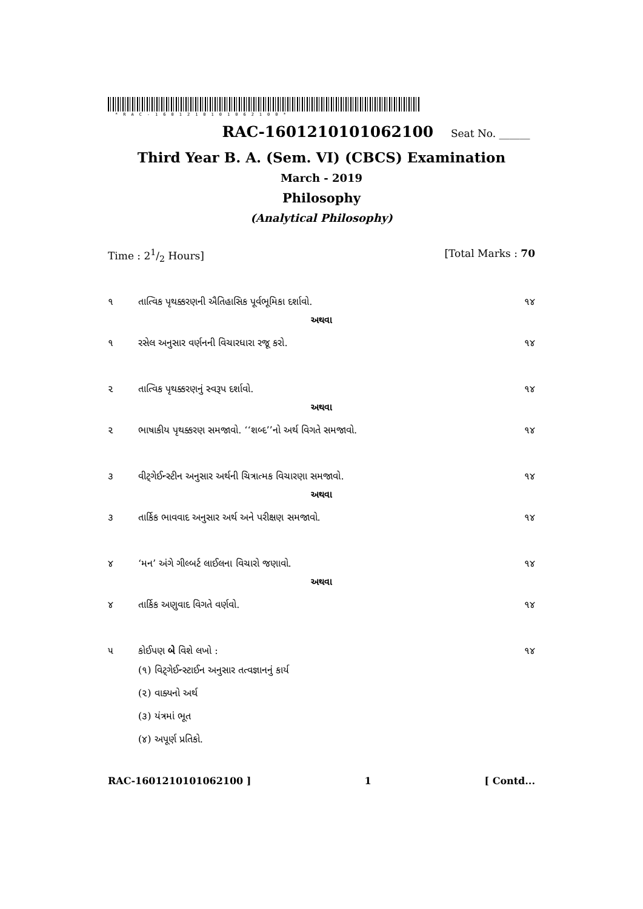*RAC-1601210101062100*
RAC-1601210101062100 Seat No. ______
Third Year B. A. (Sem. VI) (CBCS) Examination
March - 2019
Philosophy
(Analytical Philosophy)
Time : 21/2 Hours] [Total Marks : 70
૧ તાત્વિક પૃથક્કરણની ઐતિહાસિક પૂર્વભૂમિકા દર્શાવો. ૧૪
અથવા
૧ રસેલ અનુસાર વર્ણનની વિચારધારા રજૂ કરો. ૧૪
૨ તાત્વિક પૃથક્કરણનું સ્વરૂપ દર્શાવો. ૧૪
અથવા
૨ ભાષાકીય પૃથક્કરણ સમજાવો. ‘‘શબ્દ’’નો અર્થ વિગતે સમજાવો. ૧૪
૩ વીટ્ગેઈન્સ્ટીન અનુસાર અર્થની ચિત્રાત્મક વિચારણા સમજાવો. ૧૪
અથવા
૩ તાર્કિક ભાવવાદ અનુસાર અર્થ અને પરીક્ષણ સમજાવો. ૧૪
૪ ‘મન’ અંગે ગીલ્બર્ટ લાઈલના વિચારો જણાવો. ૧૪
અથવા
૪ તાર્કિક અણુવાદ વિગતે વર્ણવો. ૧૪
૫ કોઈપણ બે વિશે લખો : ૧૪
(૧) વિટ્ગેઈન્સ્ટાઈન અનુસાર તત્વજ્ઞાનનું કાર્ય
(૨) વાક્યનો અર્થ
(૩) યંત્રમાં ભૂત
(૪) અપૂર્ણ પ્રતિકો.
RAC-1601210101062100 ] 1 [ Contd...